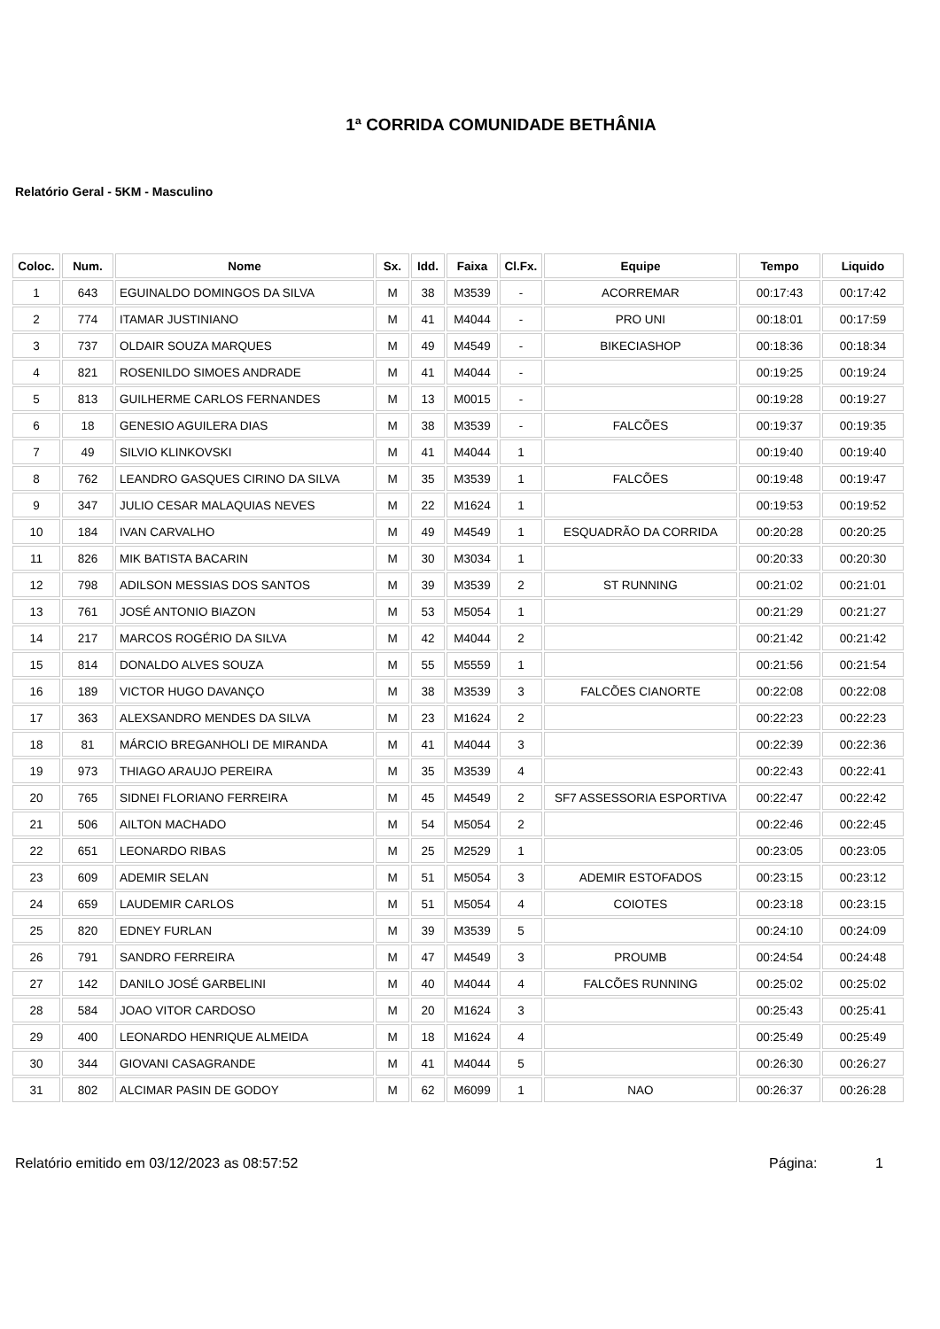1ª CORRIDA COMUNIDADE BETHÂNIA
Relatório Geral - 5KM - Masculino
| Coloc. | Num. | Nome | Sx. | Idd. | Faixa | Cl.Fx. | Equipe | Tempo | Liquido |
| --- | --- | --- | --- | --- | --- | --- | --- | --- | --- |
| 1 | 643 | EGUINALDO DOMINGOS DA SILVA | M | 38 | M3539 | - | ACORREMAR | 00:17:43 | 00:17:42 |
| 2 | 774 | ITAMAR JUSTINIANO | M | 41 | M4044 | - | PRO UNI | 00:18:01 | 00:17:59 |
| 3 | 737 | OLDAIR SOUZA MARQUES | M | 49 | M4549 | - | BIKECIASHOP | 00:18:36 | 00:18:34 |
| 4 | 821 | ROSENILDO SIMOES ANDRADE | M | 41 | M4044 | - | | 00:19:25 | 00:19:24 |
| 5 | 813 | GUILHERME CARLOS FERNANDES | M | 13 | M0015 | - | | 00:19:28 | 00:19:27 |
| 6 | 18 | GENESIO AGUILERA DIAS | M | 38 | M3539 | - | FALCÕES | 00:19:37 | 00:19:35 |
| 7 | 49 | SILVIO KLINKOVSKI | M | 41 | M4044 | 1 | | 00:19:40 | 00:19:40 |
| 8 | 762 | LEANDRO GASQUES CIRINO DA SILVA | M | 35 | M3539 | 1 | FALCÕES | 00:19:48 | 00:19:47 |
| 9 | 347 | JULIO CESAR MALAQUIAS NEVES | M | 22 | M1624 | 1 | | 00:19:53 | 00:19:52 |
| 10 | 184 | IVAN CARVALHO | M | 49 | M4549 | 1 | ESQUADRÃO DA CORRIDA | 00:20:28 | 00:20:25 |
| 11 | 826 | MIK BATISTA BACARIN | M | 30 | M3034 | 1 | | 00:20:33 | 00:20:30 |
| 12 | 798 | ADILSON MESSIAS DOS SANTOS | M | 39 | M3539 | 2 | ST RUNNING | 00:21:02 | 00:21:01 |
| 13 | 761 | JOSÉ ANTONIO BIAZON | M | 53 | M5054 | 1 | | 00:21:29 | 00:21:27 |
| 14 | 217 | MARCOS ROGÉRIO DA SILVA | M | 42 | M4044 | 2 | | 00:21:42 | 00:21:42 |
| 15 | 814 | DONALDO ALVES SOUZA | M | 55 | M5559 | 1 | | 00:21:56 | 00:21:54 |
| 16 | 189 | VICTOR HUGO DAVANÇO | M | 38 | M3539 | 3 | FALCÕES CIANORTE | 00:22:08 | 00:22:08 |
| 17 | 363 | ALEXSANDRO MENDES DA SILVA | M | 23 | M1624 | 2 | | 00:22:23 | 00:22:23 |
| 18 | 81 | MÁRCIO BREGANHOLI DE MIRANDA | M | 41 | M4044 | 3 | | 00:22:39 | 00:22:36 |
| 19 | 973 | THIAGO ARAUJO PEREIRA | M | 35 | M3539 | 4 | | 00:22:43 | 00:22:41 |
| 20 | 765 | SIDNEI FLORIANO FERREIRA | M | 45 | M4549 | 2 | SF7 ASSESSORIA ESPORTIVA | 00:22:47 | 00:22:42 |
| 21 | 506 | AILTON MACHADO | M | 54 | M5054 | 2 | | 00:22:46 | 00:22:45 |
| 22 | 651 | LEONARDO RIBAS | M | 25 | M2529 | 1 | | 00:23:05 | 00:23:05 |
| 23 | 609 | ADEMIR SELAN | M | 51 | M5054 | 3 | ADEMIR ESTOFADOS | 00:23:15 | 00:23:12 |
| 24 | 659 | LAUDEMIR CARLOS | M | 51 | M5054 | 4 | COIOTES | 00:23:18 | 00:23:15 |
| 25 | 820 | EDNEY FURLAN | M | 39 | M3539 | 5 | | 00:24:10 | 00:24:09 |
| 26 | 791 | SANDRO FERREIRA | M | 47 | M4549 | 3 | PROUMB | 00:24:54 | 00:24:48 |
| 27 | 142 | DANILO JOSÉ GARBELINI | M | 40 | M4044 | 4 | FALCÕES RUNNING | 00:25:02 | 00:25:02 |
| 28 | 584 | JOAO VITOR CARDOSO | M | 20 | M1624 | 3 | | 00:25:43 | 00:25:41 |
| 29 | 400 | LEONARDO HENRIQUE ALMEIDA | M | 18 | M1624 | 4 | | 00:25:49 | 00:25:49 |
| 30 | 344 | GIOVANI CASAGRANDE | M | 41 | M4044 | 5 | | 00:26:30 | 00:26:27 |
| 31 | 802 | ALCIMAR PASIN DE GODOY | M | 62 | M6099 | 1 | NAO | 00:26:37 | 00:26:28 |
Relatório emitido em 03/12/2023 as 08:57:52 Página: 1